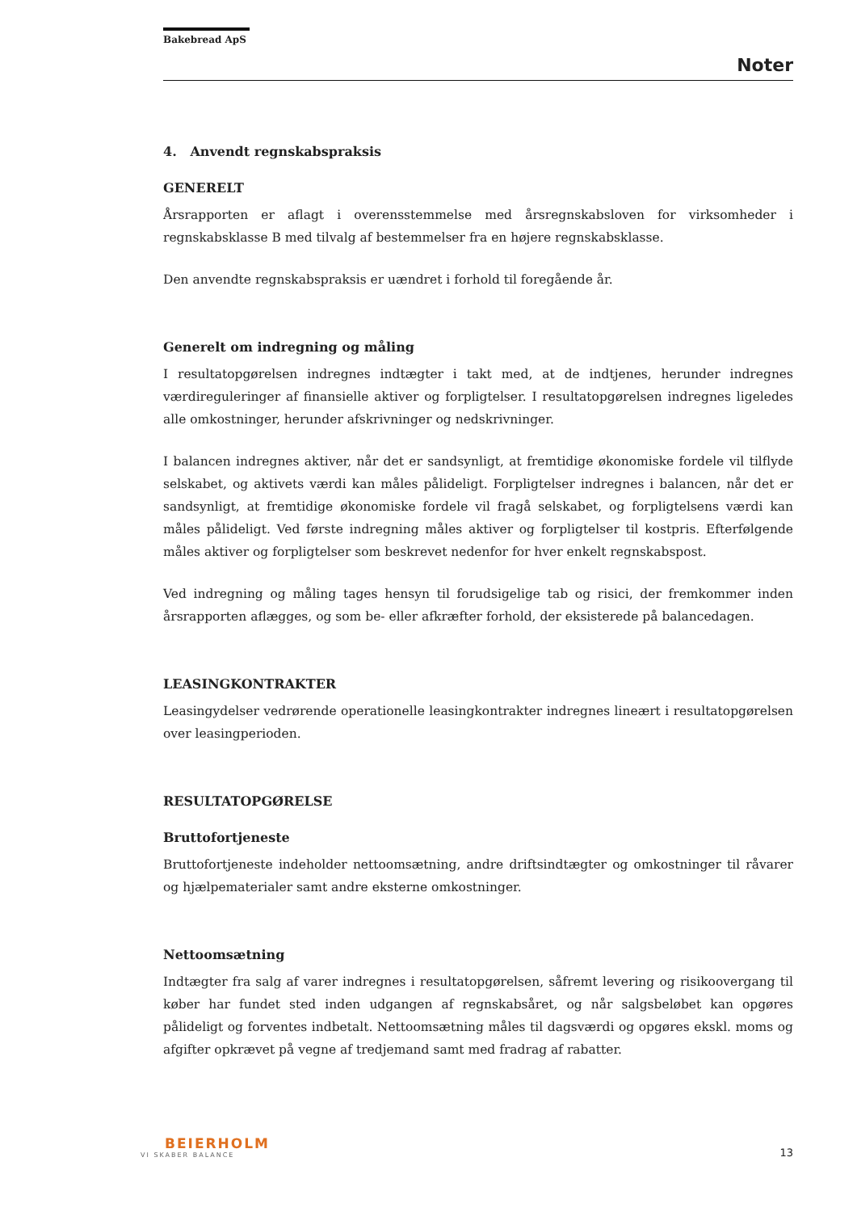Bakebread ApS
Noter
4. Anvendt regnskabspraksis
GENERELT
Årsrapporten er aflagt i overensstemmelse med årsregnskabsloven for virksomheder i regnskabsklasse B med tilvalg af bestemmelser fra en højere regnskabsklasse.
Den anvendte regnskabspraksis er uændret i forhold til foregående år.
Generelt om indregning og måling
I resultatopgørelsen indregnes indtægter i takt med, at de indtjenes, herunder indregnes værdireguleringer af finansielle aktiver og forpligtelser. I resultatopgørelsen indregnes ligeledes alle omkostninger, herunder afskrivninger og nedskrivninger.
I balancen indregnes aktiver, når det er sandsynligt, at fremtidige økonomiske fordele vil tilflyde selskabet, og aktivets værdi kan måles pålideligt. Forpligtelser indregnes i balancen, når det er sandsynligt, at fremtidige økonomiske fordele vil fragå selskabet, og forpligtelsens værdi kan måles pålideligt. Ved første indregning måles aktiver og forpligtelser til kostpris. Efterfølgende måles aktiver og forpligtelser som beskrevet nedenfor for hver enkelt regnskabspost.
Ved indregning og måling tages hensyn til forudsigelige tab og risici, der fremkommer inden årsrapporten aflægges, og som be- eller afkræfter forhold, der eksisterede på balancedagen.
LEASINGKONTRAKTER
Leasingydelser vedrørende operationelle leasingkontrakter indregnes lineært i resultatopgørelsen over leasingperioden.
RESULTATOPGØRELSE
Bruttofortjeneste
Bruttofortjeneste indeholder nettoomsætning, andre driftsindtægter og omkostninger til råvarer og hjælpematerialer samt andre eksterne omkostninger.
Nettoomsætning
Indtægter fra salg af varer indregnes i resultatopgørelsen, såfremt levering og risikoovergang til køber har fundet sted inden udgangen af regnskabsåret, og når salgsbeløbet kan opgøres pålideligt og forventes indbetalt. Nettoomsætning måles til dagsværdi og opgøres ekskl. moms og afgifter opkrævet på vegne af tredjemand samt med fradrag af rabatter.
BEIERHOLM
VI SKABER BALANCE
13